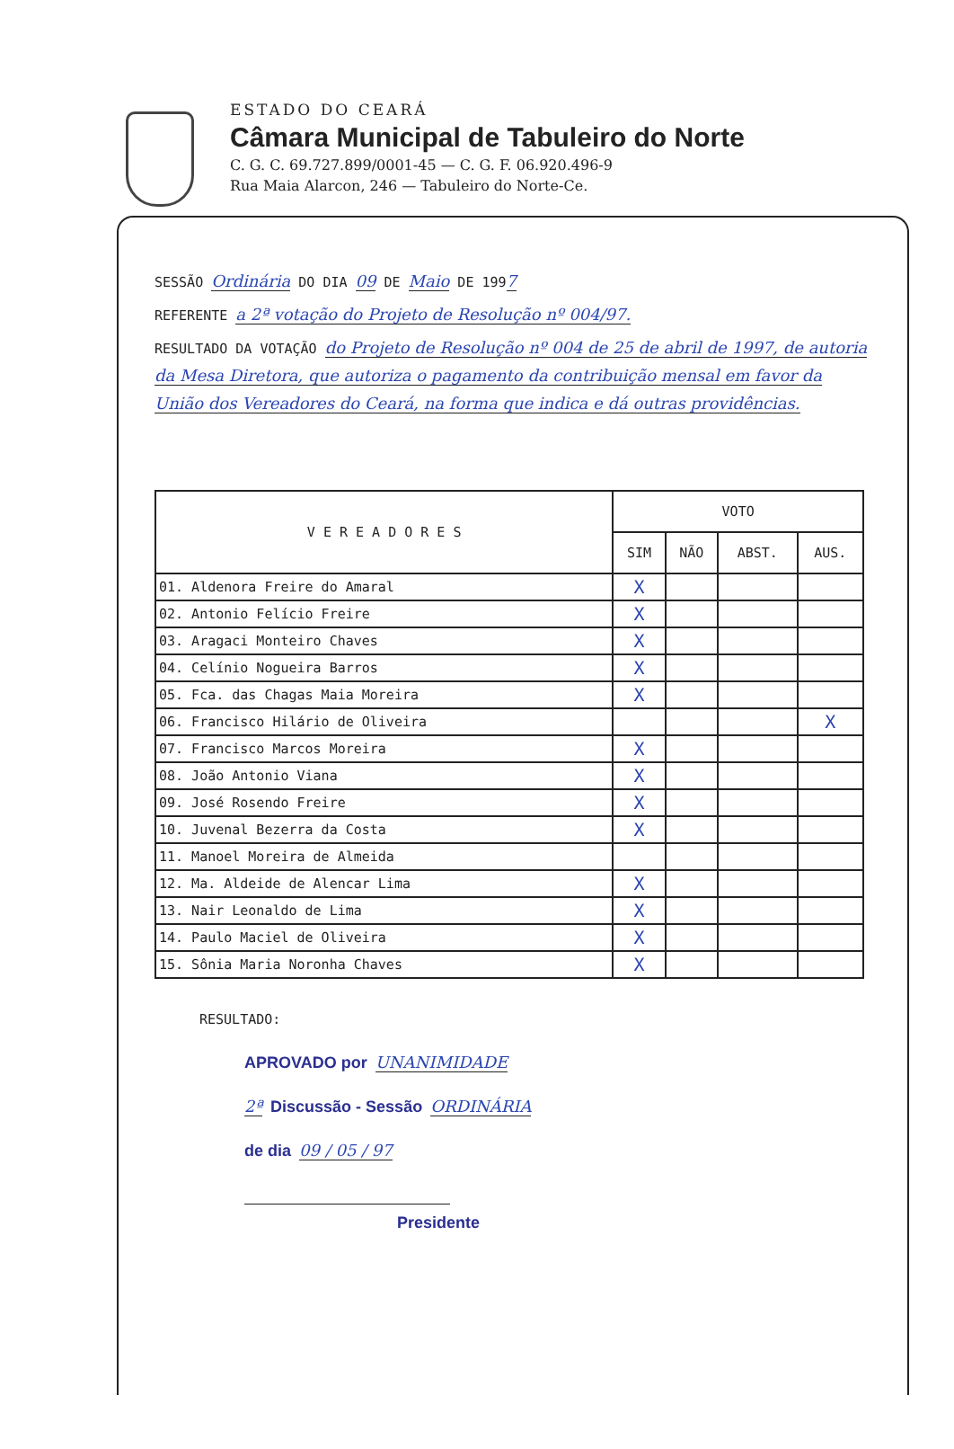ESTADO DO CEARÁ
Câmara Municipal de Tabuleiro do Norte
C. G. C. 69.727.899/0001-45 — C. G. F. 06.920.496-9
Rua Maia Alarcon, 246 — Tabuleiro do Norte-Ce.
SESSÃO Ordinária DO DIA 09 DE Maio DE 1997
REFERENTE a 2ª votação do Projeto de Resolução nº 004/97.
RESULTADO DA VOTAÇÃO do Projeto de Resolução nº 004 de 25 de abril de 1997, de autoria da Mesa Diretora, que autoriza o pagamento da contribuição mensal em favor da União dos Vereadores do Ceará, na forma que indica e dá outras providências.
| V E R E A D O R E S | VOTO | | | |
| --- | --- | --- | --- | --- |
| | SIM | NÃO | ABST. | AUS. |
| 01. Aldenora Freire do Amaral | X | | | |
| 02. Antonio Felício Freire | X | | | |
| 03. Aragaci Monteiro Chaves | X | | | |
| 04. Celínio Nogueira Barros | X | | | |
| 05. Fca. das Chagas Maia Moreira | X | | | |
| 06. Francisco Hilário de Oliveira | | | | X |
| 07. Francisco Marcos Moreira | X | | | |
| 08. João Antonio Viana | X | | | |
| 09. José Rosendo Freire | X | | | |
| 10. Juvenal Bezerra da Costa | X | | | |
| 11. Manoel Moreira de Almeida | | | | |
| 12. Ma. Aldeide de Alencar Lima | X | | | |
| 13. Nair Leonaldo de Lima | X | | | |
| 14. Paulo Maciel de Oliveira | X | | | |
| 15. Sônia Maria Noronha Chaves | X | | | |
RESULTADO:
APROVADO por UNANIMIDADE
2ª Discussão - Sessão ORDINÁRIA
de dia 09 / 05 / 97
Presidente